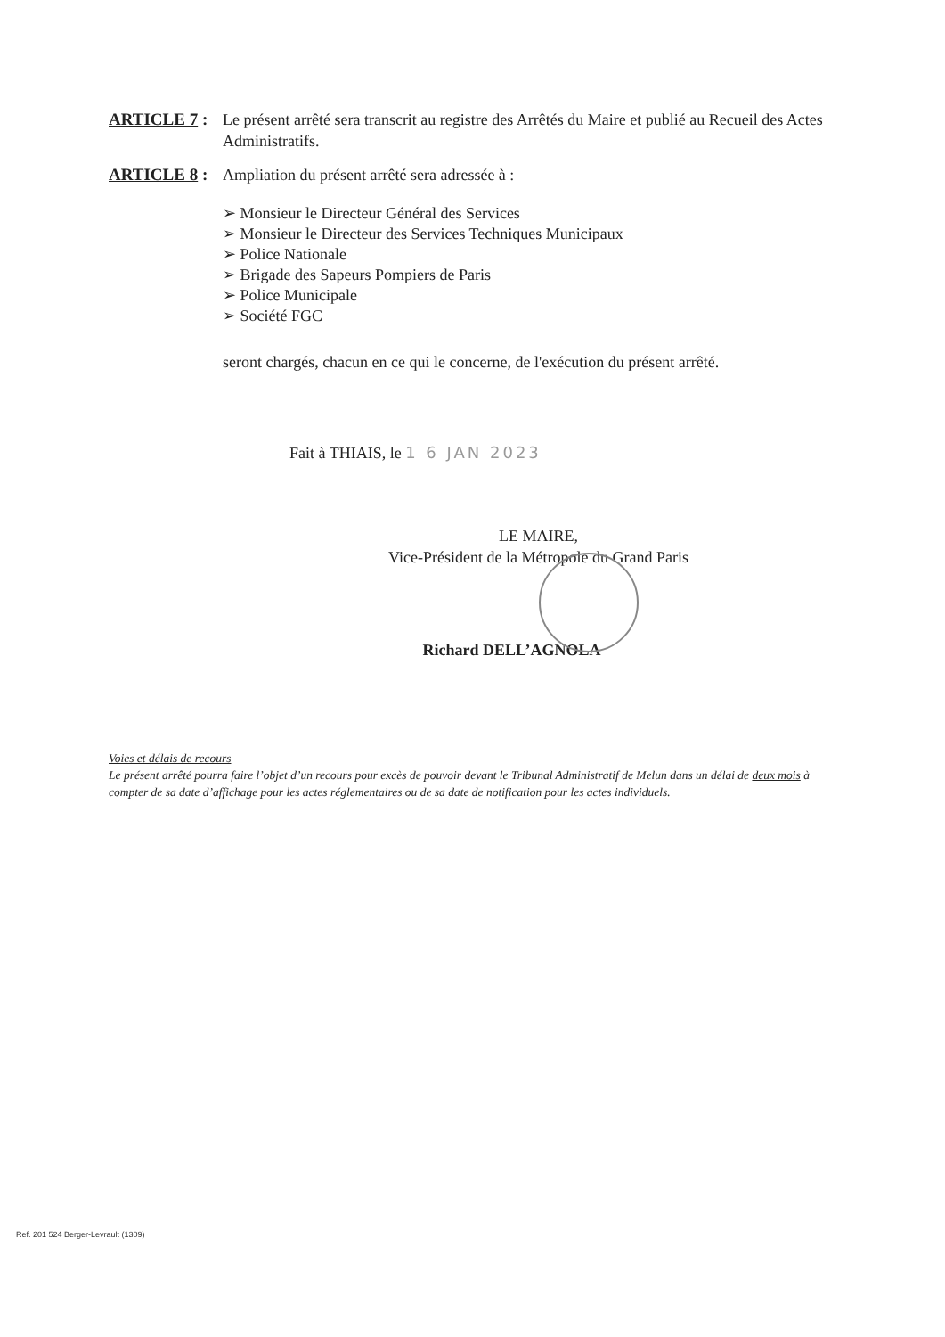ARTICLE 7 : Le présent arrêté sera transcrit au registre des Arrêtés du Maire et publié au Recueil des Actes Administratifs.
ARTICLE 8 : Ampliation du présent arrêté sera adressée à :
➢ Monsieur le Directeur Général des Services
➢ Monsieur le Directeur des Services Techniques Municipaux
➢ Police Nationale
➢ Brigade des Sapeurs Pompiers de Paris
➢ Police Municipale
➢ Société FGC
seront chargés, chacun en ce qui le concerne, de l'exécution du présent arrêté.
Fait à THIAIS, le 1 6 JAN 2023
LE MAIRE,
Vice-Président de la Métropole du Grand Paris
Richard DELL’AGNOLA
Voies et délais de recours
Le présent arrêté pourra faire l’objet d’un recours pour excès de pouvoir devant le Tribunal Administratif de Melun dans un délai de deux mois à compter de sa date d’affichage pour les actes réglementaires ou de sa date de notification pour les actes individuels.
Ref. 201 524 Berger-Levrault (1309)